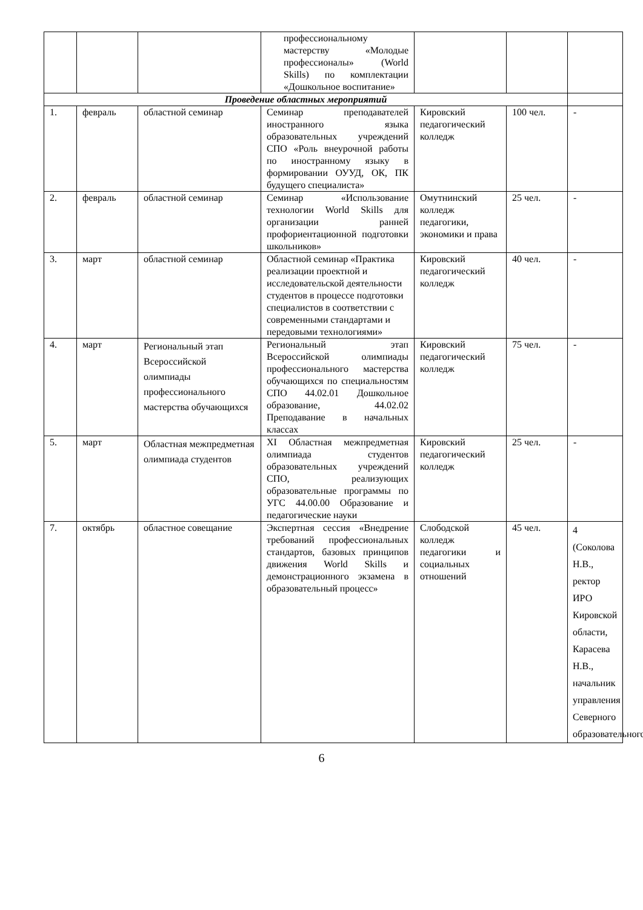| | | | профессиональному мастерству «Молодые профессионалы» (World Skills) по комплектации «Дошкольное воспитание» | | | |
| Проведение областных мероприятий | | | | | | |
| 1. | февраль | областной семинар | Семинар преподавателей иностранного языка образовательных учреждений СПО «Роль внеурочной работы по иностранному языку в формировании ОУУД, ОК, ПК будущего специалиста» | Кировский педагогический колледж | 100 чел. | - |
| 2. | февраль | областной семинар | Семинар «Использование технологии World Skills для организации ранней профориентационной подготовки школьников» | Омутнинский колледж педагогики, экономики и права | 25 чел. | - |
| 3. | март | областной семинар | Областной семинар «Практика реализации проектной и исследовательской деятельности студентов в процессе подготовки специалистов в соответствии с современными стандартами и передовыми технологиями» | Кировский педагогический колледж | 40 чел. | - |
| 4. | март | Региональный этап Всероссийской олимпиады профессионального мастерства обучающихся | Региональный этап Всероссийской олимпиады профессионального мастерства обучающихся по специальностям СПО 44.02.01 Дошкольное образование, 44.02.02 Преподавание в начальных классах | Кировский педагогический колледж | 75 чел. | - |
| 5. | март | Областная межпредметная олимпиада студентов | XI Областная межпредметная олимпиада студентов образовательных учреждений СПО, реализующих образовательные программы по УГС 44.00.00 Образование и педагогические науки | Кировский педагогический колледж | 25 чел. | - |
| 7. | октябрь | областное совещание | Экспертная сессия «Внедрение требований профессиональных стандартов, базовых принципов движения World Skills и демонстрационного экзамена в образовательный процесс» | Слободской колледж педагогики и социальных отношений | 45 чел. | 4 (Соколова Н.В., ректор ИРО Кировской области, Карасева Н.В., начальник управления Северного образовательного |
6